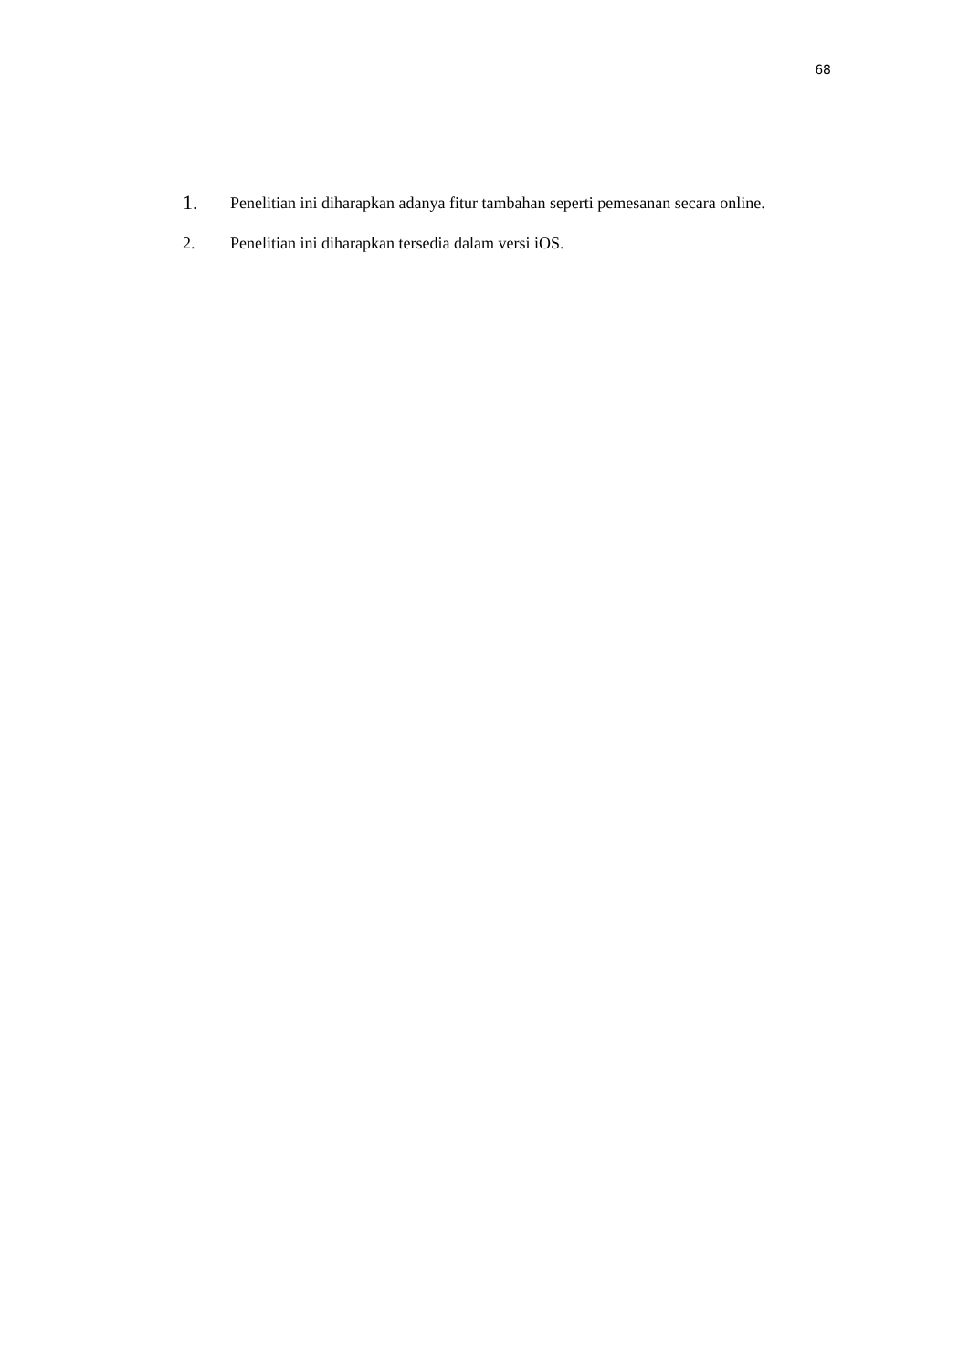68
1.
Penelitian ini diharapkan adanya fitur tambahan seperti pemesanan secara online.
2. Penelitian ini diharapkan tersedia dalam versi iOS.